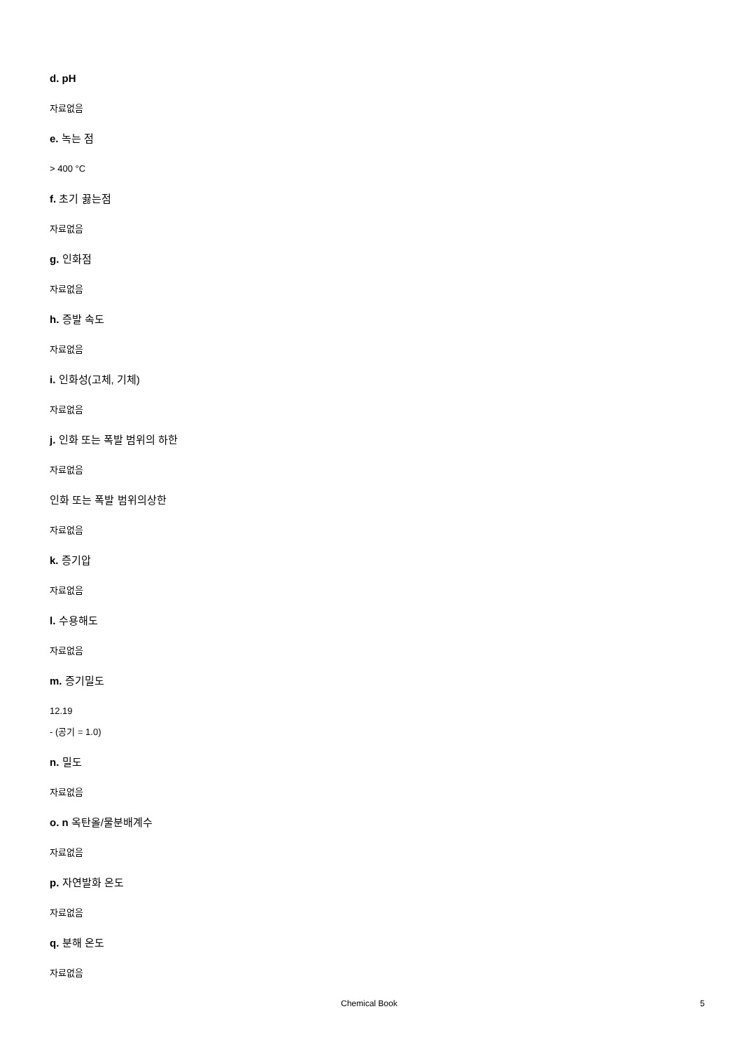d. pH
자료없음
e. 녹는 점
> 400 °C
f. 초기 끓는점
자료없음
g. 인화점
자료없음
h. 증발 속도
자료없음
i. 인화성(고체, 기체)
자료없음
j. 인화 또는 폭발 범위의 하한
자료없음
인화 또는 폭발 범위의상한
자료없음
k. 증기압
자료없음
l. 수용해도
자료없음
m. 증기밀도
12.19
- (공기 = 1.0)
n. 밀도
자료없음
o. n 옥탄올/물분배계수
자료없음
p. 자연발화 온도
자료없음
q. 분해 온도
자료없음
Chemical Book 5